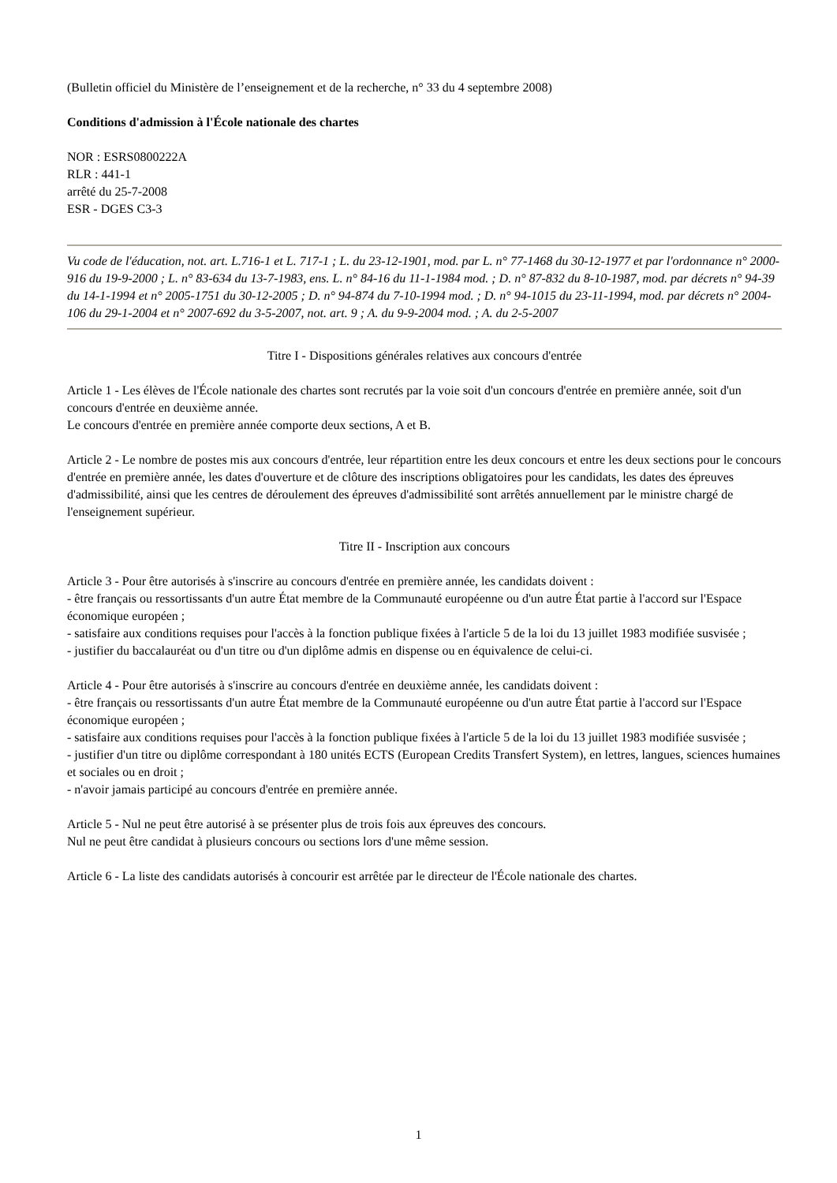(Bulletin officiel du Ministère de l’enseignement et de la recherche, n° 33 du 4 septembre 2008)
Conditions d'admission à l'École nationale des chartes
NOR : ESRS0800222A
RLR : 441-1
arrêté du 25-7-2008
ESR - DGES C3-3
Vu code de l'éducation, not. art. L.716-1 et L. 717-1 ; L. du 23-12-1901, mod. par L. n° 77-1468 du 30-12-1977 et par l'ordonnance n° 2000-916 du 19-9-2000 ; L. n° 83-634 du 13-7-1983, ens. L. n° 84-16 du 11-1-1984 mod. ; D. n° 87-832 du 8-10-1987, mod. par décrets n° 94-39 du 14-1-1994 et n° 2005-1751 du 30-12-2005 ; D. n° 94-874 du 7-10-1994 mod. ; D. n° 94-1015 du 23-11-1994, mod. par décrets n° 2004-106 du 29-1-2004 et n° 2007-692 du 3-5-2007, not. art. 9 ; A. du 9-9-2004 mod. ; A. du 2-5-2007
Titre I - Dispositions générales relatives aux concours d'entrée
Article 1 - Les élèves de l'École nationale des chartes sont recrutés par la voie soit d'un concours d'entrée en première année, soit d'un concours d'entrée en deuxième année.
Le concours d'entrée en première année comporte deux sections, A et B.
Article 2 - Le nombre de postes mis aux concours d'entrée, leur répartition entre les deux concours et entre les deux sections pour le concours d'entrée en première année, les dates d'ouverture et de clôture des inscriptions obligatoires pour les candidats, les dates des épreuves d'admissibilité, ainsi que les centres de déroulement des épreuves d'admissibilité sont arrêtés annuellement par le ministre chargé de l'enseignement supérieur.
Titre II - Inscription aux concours
Article 3 - Pour être autorisés à s'inscrire au concours d'entrée en première année, les candidats doivent :
- être français ou ressortissants d'un autre État membre de la Communauté européenne ou d'un autre État partie à l'accord sur l'Espace économique européen ;
- satisfaire aux conditions requises pour l'accès à la fonction publique fixées à l'article 5 de la loi du 13 juillet 1983 modifiée susvisée ;
- justifier du baccalauréat ou d'un titre ou d'un diplôme admis en dispense ou en équivalence de celui-ci.
Article 4 - Pour être autorisés à s'inscrire au concours d'entrée en deuxième année, les candidats doivent :
- être français ou ressortissants d'un autre État membre de la Communauté européenne ou d'un autre État partie à l'accord sur l'Espace économique européen ;
- satisfaire aux conditions requises pour l'accès à la fonction publique fixées à l'article 5 de la loi du 13 juillet 1983 modifiée susvisée ;
- justifier d'un titre ou diplôme correspondant à 180 unités ECTS (European Credits Transfert System), en lettres, langues, sciences humaines et sociales ou en droit ;
- n'avoir jamais participé au concours d'entrée en première année.
Article 5 - Nul ne peut être autorisé à se présenter plus de trois fois aux épreuves des concours.
Nul ne peut être candidat à plusieurs concours ou sections lors d'une même session.
Article 6 - La liste des candidats autorisés à concourir est arrêtée par le directeur de l'École nationale des chartes.
1